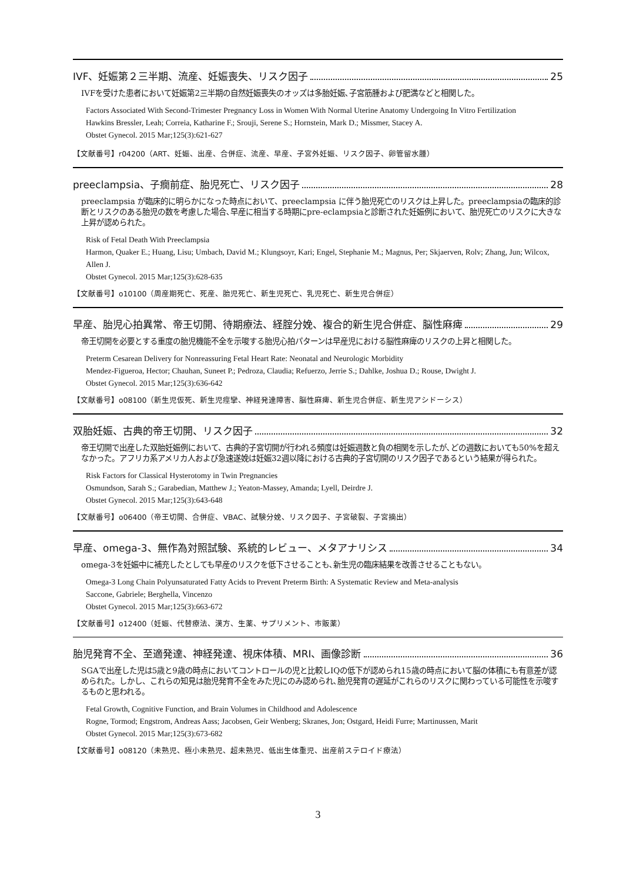IVF、妊娠第２三半期、流産、妊娠喪失、リスク因子 25
IVFを受けた患者において妊娠第2三半期の自然妊娠喪失のオッズは多胎妊娠､子宮筋腫および肥満などと相関した。
Factors Associated With Second-Trimester Pregnancy Loss in Women With Normal Uterine Anatomy Undergoing In Vitro Fertilization
Hawkins Bressler, Leah; Correia, Katharine F.; Srouji, Serene S.; Hornstein, Mark D.; Missmer, Stacey A.
Obstet Gynecol. 2015 Mar;125(3):621-627
【文献番号】r04200（ART、妊娠、出産、合併症、流産、早産、子宮外妊娠、リスク因子、卵管留水腫）
preeclampsia、子癇前症、胎児死亡、リスク因子 28
preeclampsia が臨床的に明らかになった時点において、preeclampsia に伴う胎児死亡のリスクは上昇した。preeclampsiaの臨床的診断とリスクのある胎児の数を考慮した場合､早産に相当する時期にpre-eclampsiaと診断された妊娠例において、胎児死亡のリスクに大きな上昇が認められた。
Risk of Fetal Death With Preeclampsia
Harmon, Quaker E.; Huang, Lisu; Umbach, David M.; Klungsoyr, Kari; Engel, Stephanie M.; Magnus, Per; Skjaerven, Rolv; Zhang, Jun; Wilcox, Allen J.
Obstet Gynecol. 2015 Mar;125(3):628-635
【文献番号】o10100（周産期死亡、死産、胎児死亡、新生児死亡、乳児死亡、新生児合併症）
早産、胎児心拍異常、帝王切開、待期療法、経腟分娩、複合的新生児合併症、脳性麻痺 29
帝王切開を必要とする重度の胎児機能不全を示唆する胎児心拍パターンは早産児における脳性麻痺のリスクの上昇と相関した。
Preterm Cesarean Delivery for Nonreassuring Fetal Heart Rate: Neonatal and Neurologic Morbidity
Mendez-Figueroa, Hector; Chauhan, Suneet P.; Pedroza, Claudia; Refuerzo, Jerrie S.; Dahlke, Joshua D.; Rouse, Dwight J.
Obstet Gynecol. 2015 Mar;125(3):636-642
【文献番号】o08100（新生児仮死、新生児痙攣、神経発達障害、脳性麻痺、新生児合併症、新生児アシドーシス）
双胎妊娠、古典的帝王切開、リスク因子 32
帝王切開で出産した双胎妊娠例において、古典的子宮切開が行われる頻度は妊娠週数と負の相関を示したが､どの週数においても50%を超えなかった。アフリカ系アメリカ人および急速遂娩は妊娠32週以降における古典的子宮切開のリスク因子であるという結果が得られた。
Risk Factors for Classical Hysterotomy in Twin Pregnancies
Osmundson, Sarah S.; Garabedian, Matthew J.; Yeaton-Massey, Amanda; Lyell, Deirdre J.
Obstet Gynecol. 2015 Mar;125(3):643-648
【文献番号】o06400（帝王切開、合併症、VBAC、試験分娩、リスク因子、子宮破裂、子宮摘出）
早産、omega-3、無作為対照試験、系統的レビュー、メタアナリシス 34
omega-3を妊娠中に補充したとしても早産のリスクを低下させることも､新生児の臨床結果を改善させることもない。
Omega-3 Long Chain Polyunsaturated Fatty Acids to Prevent Preterm Birth: A Systematic Review and Meta-analysis
Saccone, Gabriele; Berghella, Vincenzo
Obstet Gynecol. 2015 Mar;125(3):663-672
【文献番号】o12400（妊娠、代替療法、漢方、生薬、サプリメント、市販薬）
胎児発育不全、至適発達、神経発達、視床体積、MRI、画像診断 36
SGAで出産した児は5歳と9歳の時点においてコントロールの児と比較しIQの低下が認められ15歳の時点において脳の体積にも有意差が認められた。しかし、これらの知見は胎児発育不全をみた児にのみ認められ､胎児発育の遅延がこれらのリスクに関わっている可能性を示唆するものと思われる。
Fetal Growth, Cognitive Function, and Brain Volumes in Childhood and Adolescence
Rogne, Tormod; Engstrom, Andreas Aass; Jacobsen, Geir Wenberg; Skranes, Jon; Ostgard, Heidi Furre; Martinussen, Marit
Obstet Gynecol. 2015 Mar;125(3):673-682
【文献番号】o08120（未熟児、極小未熟児、超未熟児、低出生体重児、出産前ステロイド療法）
3